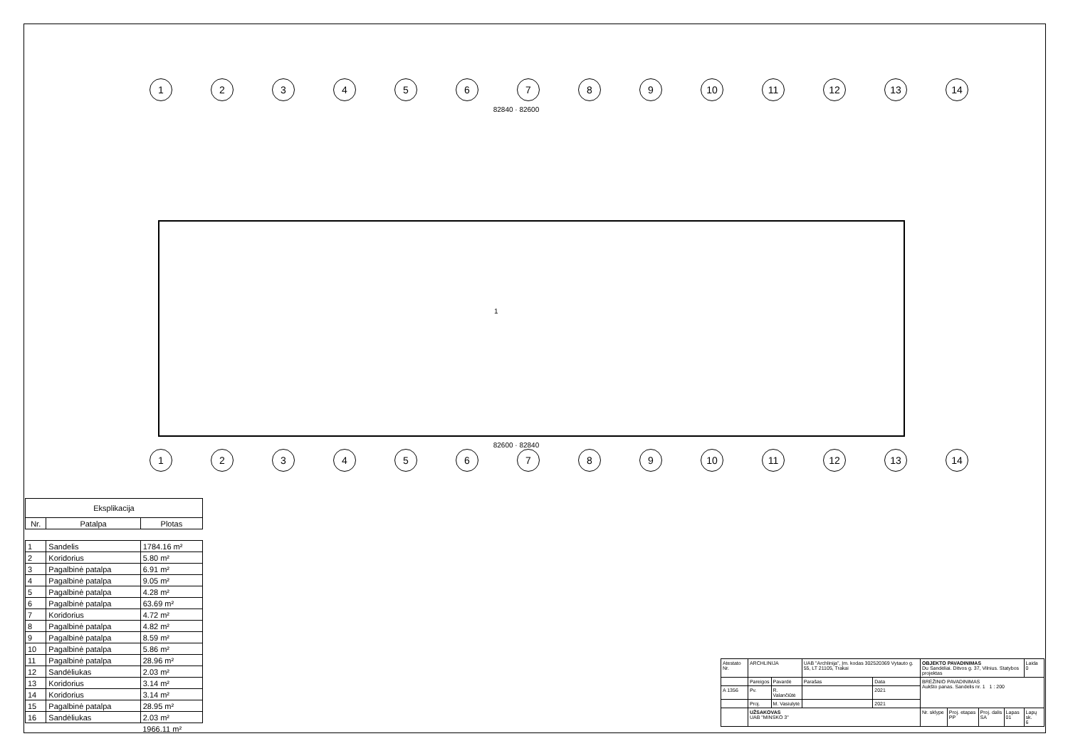123456789 10 11 12 13 14
82840 · 82600
1
82600 · 82840
123456789 10 11 12 13 14
| Eksplikacija | | |
| --- | --- | --- |
| Nr. | Patalpa | Plotas |
| 1 | Sandelis | 1784.16 m² |
| 2 | Koridorius | 5.80 m² |
| 3 | Pagalbinė patalpa | 6.91 m² |
| 4 | Pagalbinė patalpa | 9.05 m² |
| 5 | Pagalbinė patalpa | 4.28 m² |
| 6 | Pagalbinė patalpa | 63.69 m² |
| 7 | Koridorius | 4.72 m² |
| 8 | Pagalbinė patalpa | 4.82 m² |
| 9 | Pagalbinė patalpa | 8.59 m² |
| 10 | Pagalbinė patalpa | 5.86 m² |
| 11 | Pagalbinė patalpa | 28.96 m² |
| 12 | Sandėliukas | 2.03 m² |
| 13 | Koridorius | 3.14 m² |
| 14 | Koridorius | 3.14 m² |
| 15 | Pagalbinė patalpa | 28.95 m² |
| 16 | Sandėliukas | 2.03 m² |
| | | 1966.11 m² |
| Atestato Nr. | ARCHLINIJA | | UAB "Archlinija", Įm. kodas 302520369 Vytauto g. 55, LT 21105, Trakai | | OBJEKTO PAVADINIMAS Du Sandėliai. Ditvos g. 37, Vilnius. Statybos projektas | | | | Laida 0 |
| | Pareigos | Pavardė | Parašas | Data | BRĖŽINIO PAVADINIMAS Aukšto panas. Sandelis nr. 1 1 : 200 | | | | |
| A 1356 | Pv. | R. Valančiūtė | | 2021 | | | | | |
| | Proj. | M. Vasiulytė | | 2021 | | | | | |
| | UŽSAKOVAS UAB "MINSKO 3" | | | | Nr. sklype | Proj. etapas PP | Proj. dalis SA | Lapas 01 | Lapų sk. 6 |